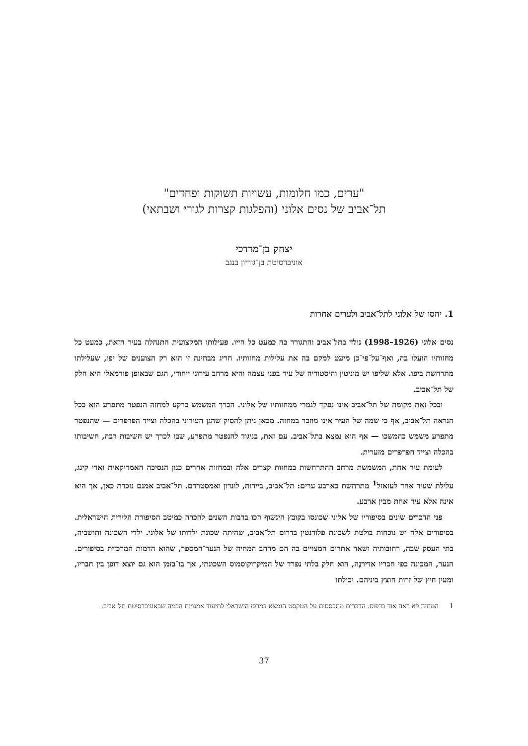"ערים, כמו חלומות, עשויות תשוקות ופחדים"
תל־אביב של נסים אלוני (והפלגות קצרות לגורי ושבתאי)
יצחק בן־מרדכי
אוניברסיטת בן־גוריון בנגב
1. יחסו של אלוני לתל־אביב ולערים אחרות
נסים אלוני (1926–1998) נולד בתל־אביב והתגורר בה כמעט כל חייו. פעילותו המקצועית התנהלה בעיר הזאת, כמעט כל מחזותיו הועלו בה, ואף־על־פי־כן מיעט למקם בה את עלילות מחזותיו. חריג מבחינה זו הוא רק הצוענים של יפו, שעלילתו מתרחשת ביפו. אלא שליפו יש מוניטין והיסטוריה של עיר בפני עצמה והיא מרחב עירוני ייחודי, הגם שבאופן פורמאלי היא חלק של תל־אביב.
ובכל זאת מקומה של תל־אביב אינו נפקד לגמרי ממחזותיו של אלוני. הכרך המשמש כרקע למחזה הנפטר מתפרע הוא ככל הנראה תל־אביב, אף כי שמה של העיר אינו מוזכר במחזה. מכאן ניתן להסיק שהגן העירוני בהכלה וצייד הפרפרים — שהנפטר מתפרע משמש כהמשכו — אף הוא נמצא בתל־אביב. עם זאת, בניגוד להנפטר מתפרע, שבו לכרך יש חשיבות רבה, חשיבותו בהכלה וצייד הפרפרים מזערית.
לעומת עיר אחת, המשמשת מרחב ההתרחשות במחזות קצרים אלה ובמחזות אחרים כגון הנסיכה האמריקאית ואדי קינג, עלילת שעיר אחד לעזאזל<sup>1</sup> מתרחשת בארבע ערים: תל־אביב, ביירות, לונדון ואמסטרדם. תל־אביב אמנם נזכרת כאן, אך היא אינה אלא עיר אחת מבין ארבע.
פני הדברים שונים בסיפוריו של אלוני שכונסו בקובץ הינשוף וזכו ברבות השנים להכרה כמיטב הסיפורת הלירית הישראלית. בסיפורים אלה יש נוכחות בולטת לשכונת פלורנטין בדרום תל־אביב, שהיתה שכונת ילדותו של אלוני. ילדי השכונה ותושביה, בתי העסק שבה, רחובותיה ושאר אתרים המצויים בה הם מרחב המחיה של הנער־המספר, שהוא הדמות המרכזית בסיפורים. הנער, המכונה בפי חבריו אדירנֶה, הוא חלק בלתי נפרד של המיקרוקוסמוס השכונתי, אך בו־בזמן הוא גם יוצא דופן בין חבריו, ומעין חיץ של זרות חוצץ ביניהם. יכולתו
1 המחזה לא ראה אור בדפוס. הדברים מתבססים על הטקסט הנמצא במרכז הישראלי לתיעוד אמנויות הבמה שבאוניברסיטת תל־אביב.
37